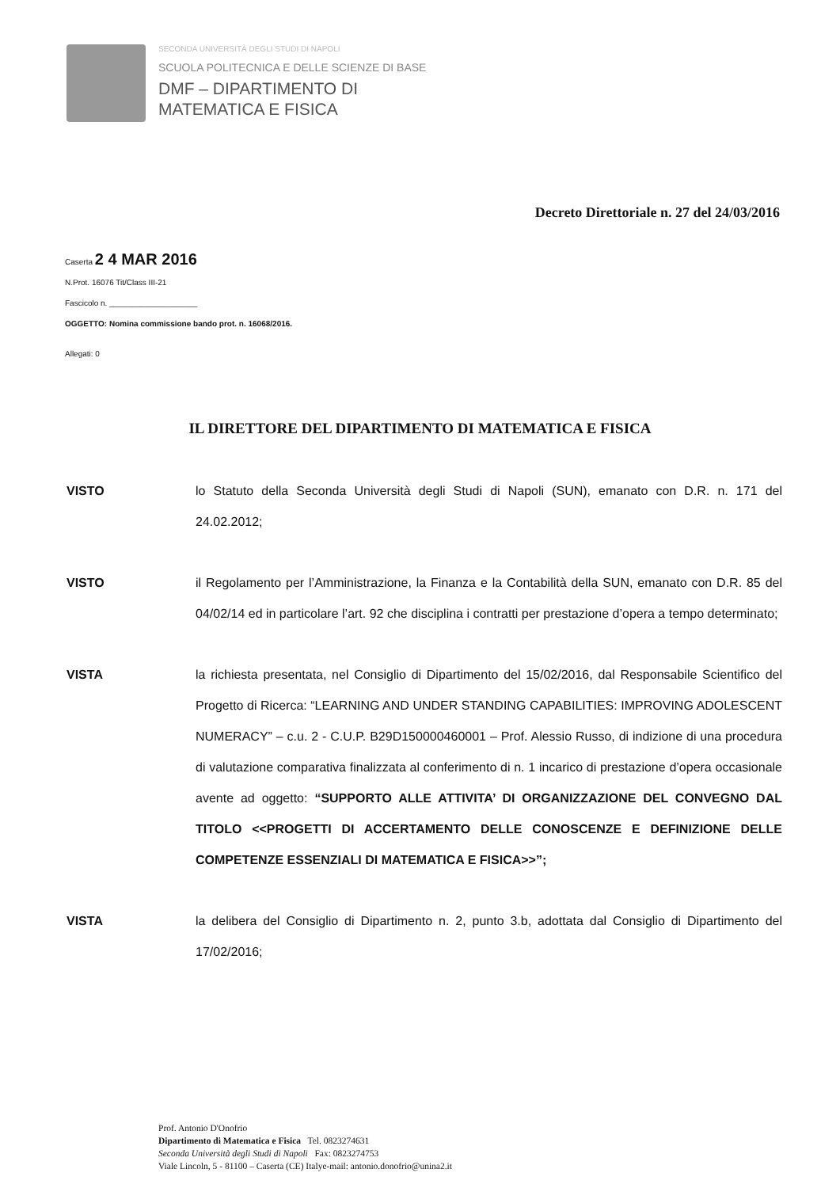SECONDA UNIVERSITÀ DEGLI STUDI DI NAPOLI
SCUOLA POLITECNICA E DELLE SCIENZE DI BASE
DMF – DIPARTIMENTO DI
MATEMATICA E FISICA
Decreto Direttoriale n. 27 del 24/03/2016
Caserta 2 4 MAR 2016
N.Prot. 16076 Tit/Class III-21
Fascicolo n. ____________________
OGGETTO: Nomina commissione bando prot. n. 16068/2016.
Allegati: 0
IL DIRETTORE DEL DIPARTIMENTO DI MATEMATICA E FISICA
VISTO lo Statuto della Seconda Università degli Studi di Napoli (SUN), emanato con D.R. n. 171 del 24.02.2012;
VISTO il Regolamento per l’Amministrazione, la Finanza e la Contabilità della SUN, emanato con D.R. 85 del 04/02/14 ed in particolare l’art. 92 che disciplina i contratti per prestazione d’opera a tempo determinato;
VISTA la richiesta presentata, nel Consiglio di Dipartimento del 15/02/2016, dal Responsabile Scientifico del Progetto di Ricerca: “LEARNING AND UNDER STANDING CAPABILITIES: IMPROVING ADOLESCENT NUMERACY” – c.u. 2 - C.U.P. B29D150000460001 – Prof. Alessio Russo, di indizione di una procedura di valutazione comparativa finalizzata al conferimento di n. 1 incarico di prestazione d’opera occasionale avente ad oggetto: “SUPPORTO ALLE ATTIVITA’ DI ORGANIZZAZIONE DEL CONVEGNO DAL TITOLO <<PROGETTI DI ACCERTAMENTO DELLE CONOSCENZE E DEFINIZIONE DELLE COMPETENZE ESSENZIALI DI MATEMATICA E FISICA>>”;
VISTA la delibera del Consiglio di Dipartimento n. 2, punto 3.b, adottata dal Consiglio di Dipartimento del 17/02/2016;
Prof. Antonio D'Onofrio
Dipartimento di Matematica e Fisica Tel. 0823274631
Seconda Università degli Studi di Napoli Fax: 0823274753
Viale Lincoln, 5 - 81100 – Caserta (CE) Italye-mail: antonio.donofrio@unina2.it